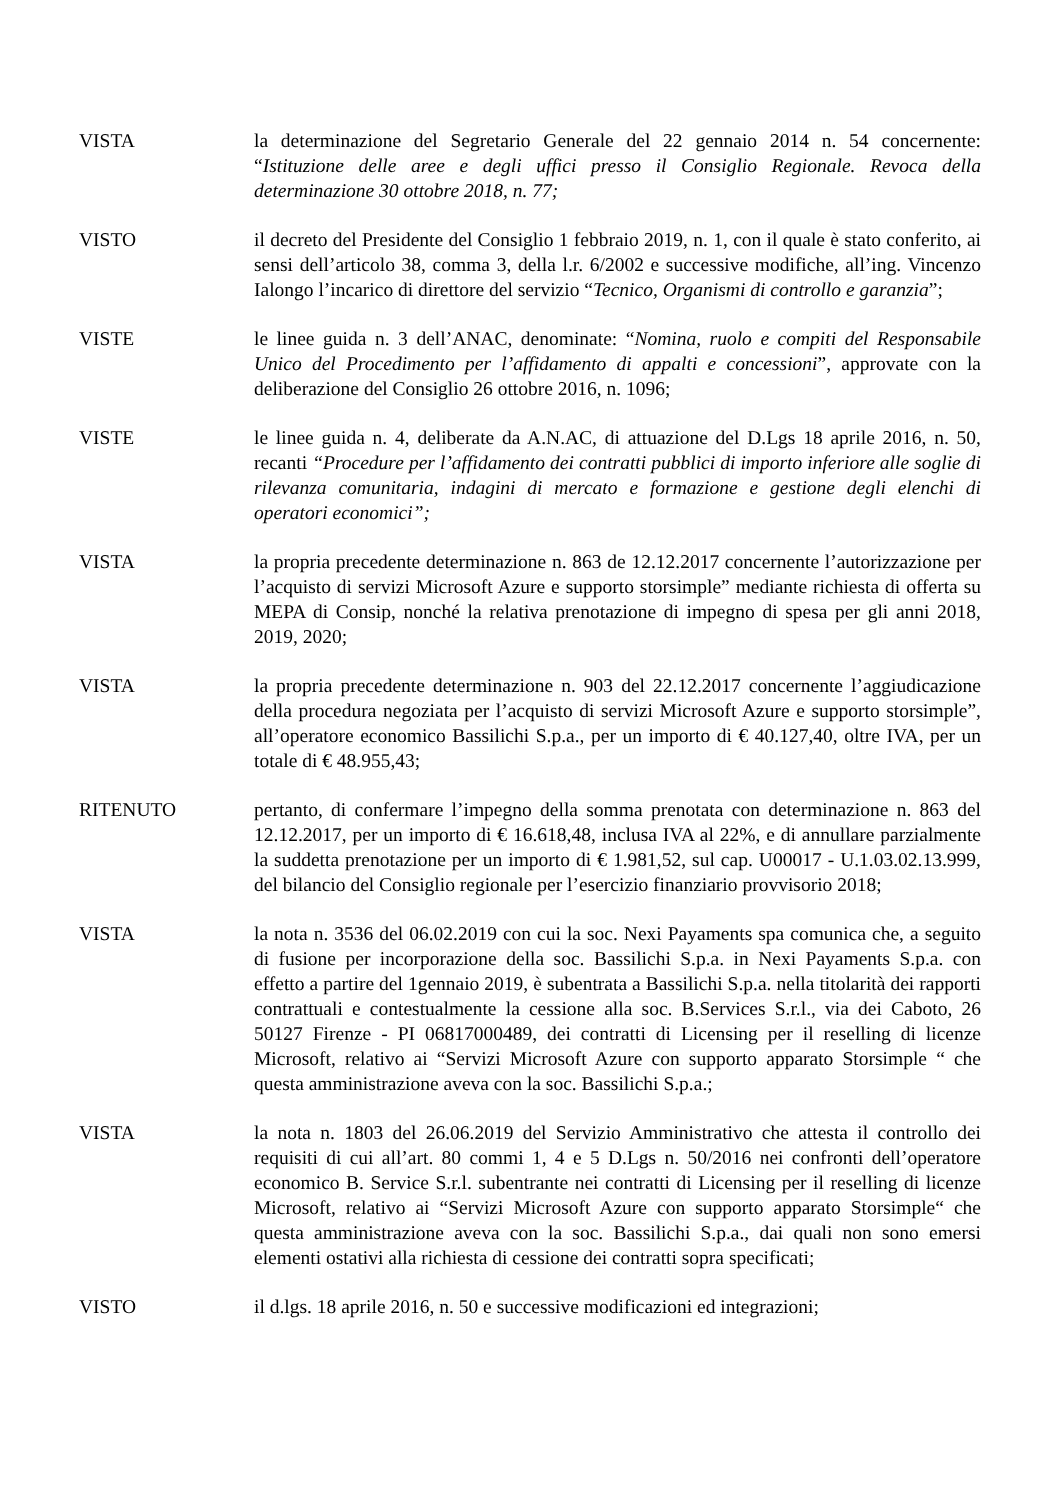VISTA la determinazione del Segretario Generale del 22 gennaio 2014 n. 54 concernente: “Istituzione delle aree e degli uffici presso il Consiglio Regionale. Revoca della determinazione 30 ottobre 2018, n. 77;
VISTO il decreto del Presidente del Consiglio 1 febbraio 2019, n. 1, con il quale è stato conferito, ai sensi dell’articolo 38, comma 3, della l.r. 6/2002 e successive modifiche, all’ing. Vincenzo Ialongo l’incarico di direttore del servizio “Tecnico, Organismi di controllo e garanzia”;
VISTE le linee guida n. 3 dell’ANAC, denominate: “Nomina, ruolo e compiti del Responsabile Unico del Procedimento per l’affidamento di appalti e concessioni”, approvate con la deliberazione del Consiglio 26 ottobre 2016, n. 1096;
VISTE le linee guida n. 4, deliberate da A.N.AC, di attuazione del D.Lgs 18 aprile 2016, n. 50, recanti “Procedure per l’affidamento dei contratti pubblici di importo inferiore alle soglie di rilevanza comunitaria, indagini di mercato e formazione e gestione degli elenchi di operatori economici”;
VISTA la propria precedente determinazione n. 863 de 12.12.2017 concernente l’autorizzazione per l’acquisto di servizi Microsoft Azure e supporto storsimple” mediante richiesta di offerta su MEPA di Consip, nonché la relativa prenotazione di impegno di spesa per gli anni 2018, 2019, 2020;
VISTA la propria precedente determinazione n. 903 del 22.12.2017 concernente l’aggiudicazione della procedura negoziata per l’acquisto di servizi Microsoft Azure e supporto storsimple”, all’operatore economico Bassilichi S.p.a., per un importo di € 40.127,40, oltre IVA, per un totale di € 48.955,43;
RITENUTO pertanto, di confermare l’impegno della somma prenotata con determinazione n. 863 del 12.12.2017, per un importo di € 16.618,48, inclusa IVA al 22%, e di annullare parzialmente la suddetta prenotazione per un importo di € 1.981,52, sul cap. U00017 - U.1.03.02.13.999, del bilancio del Consiglio regionale per l’esercizio finanziario provvisorio 2018;
VISTA la nota n. 3536 del 06.02.2019 con cui la soc. Nexi Payaments spa comunica che, a seguito di fusione per incorporazione della soc. Bassilichi S.p.a. in Nexi Payaments S.p.a. con effetto a partire del 1gennaio 2019, è subentrata a Bassilichi S.p.a. nella titolarità dei rapporti contrattuali e contestualmente la cessione alla soc. B.Services S.r.l., via dei Caboto, 26 50127 Firenze - PI 06817000489, dei contratti di Licensing per il reselling di licenze Microsoft, relativo ai “Servizi Microsoft Azure con supporto apparato Storsimple “ che questa amministrazione aveva con la soc. Bassilichi S.p.a.;
VISTA la nota n. 1803 del 26.06.2019 del Servizio Amministrativo che attesta il controllo dei requisiti di cui all’art. 80 commi 1, 4 e 5 D.Lgs n. 50/2016 nei confronti dell’operatore economico B. Service S.r.l. subentrante nei contratti di Licensing per il reselling di licenze Microsoft, relativo ai “Servizi Microsoft Azure con supporto apparato Storsimple“ che questa amministrazione aveva con la soc. Bassilichi S.p.a., dai quali non sono emersi elementi ostativi alla richiesta di cessione dei contratti sopra specificati;
VISTO il d.lgs. 18 aprile 2016, n. 50 e successive modificazioni ed integrazioni;